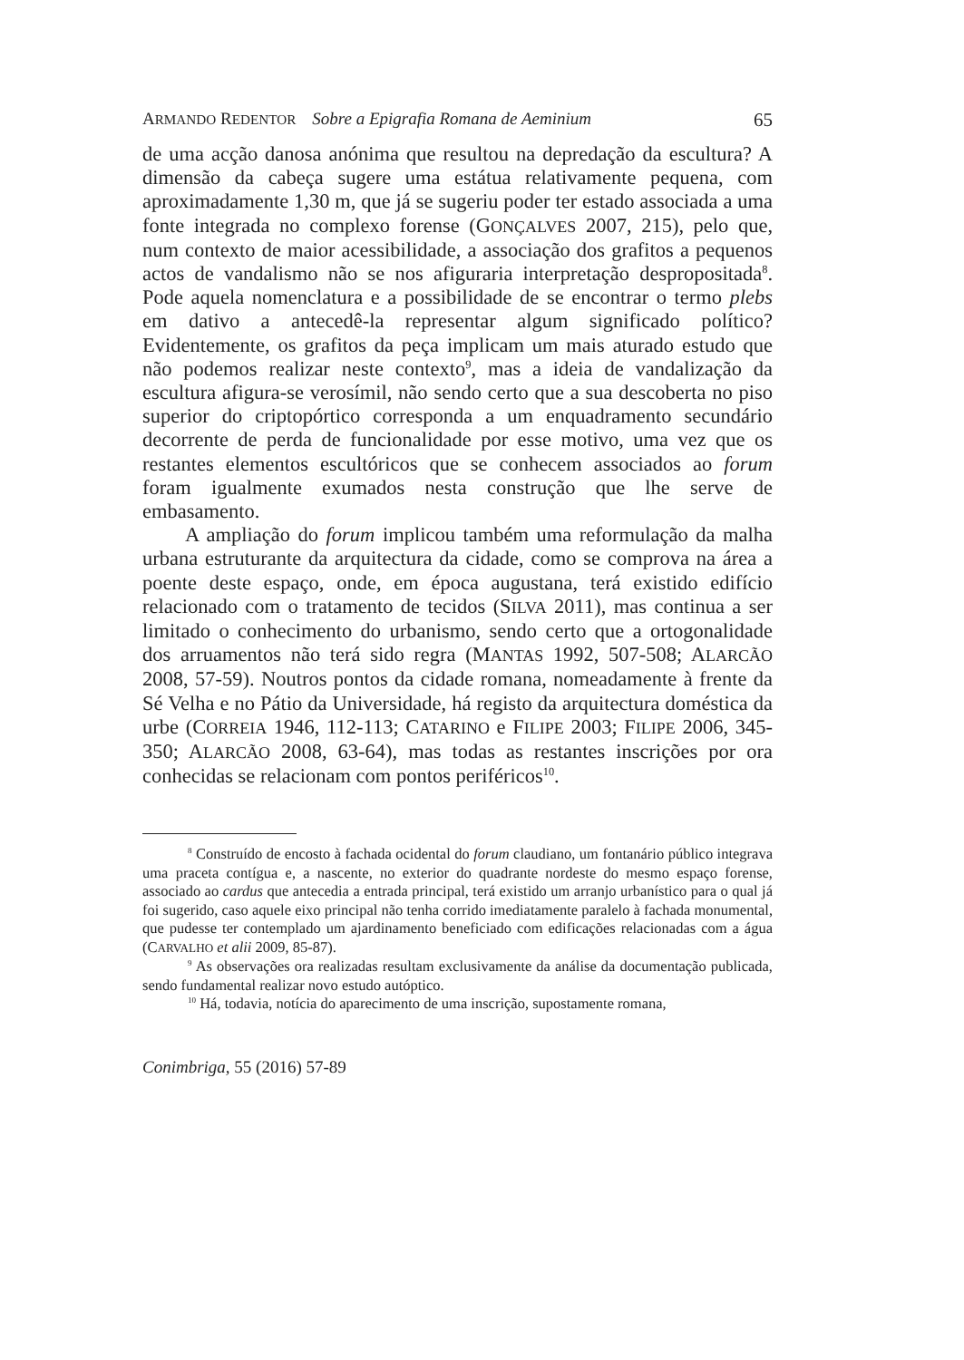ARMANDO REDENTOR Sobre a Epigrafia Romana de Aeminium 65
de uma acção danosa anónima que resultou na depredação da escultura? A dimensão da cabeça sugere uma estátua relativamente pequena, com aproximadamente 1,30 m, que já se sugeriu poder ter estado associada a uma fonte integrada no complexo forense (GONÇALVES 2007, 215), pelo que, num contexto de maior acessibilidade, a associação dos grafitos a pequenos actos de vandalismo não se nos afiguraria interpretação despropositada<sup>8</sup>. Pode aquela nomenclatura e a possibilidade de se encontrar o termo plebs em dativo a antecedê-la representar algum significado político? Evidentemente, os grafitos da peça implicam um mais aturado estudo que não podemos realizar neste contexto<sup>9</sup>, mas a ideia de vandalização da escultura afigura-se verosímil, não sendo certo que a sua descoberta no piso superior do criptopórtico corresponda a um enquadramento secundário decorrente de perda de funcionalidade por esse motivo, uma vez que os restantes elementos escultóricos que se conhecem associados ao forum foram igualmente exumados nesta construção que lhe serve de embasamento.
A ampliação do forum implicou também uma reformulação da malha urbana estruturante da arquitectura da cidade, como se comprova na área a poente deste espaço, onde, em época augustana, terá existido edifício relacionado com o tratamento de tecidos (SILVA 2011), mas continua a ser limitado o conhecimento do urbanismo, sendo certo que a ortogonalidade dos arruamentos não terá sido regra (MANTAS 1992, 507-508; ALARCÃO 2008, 57-59). Noutros pontos da cidade romana, nomeadamente à frente da Sé Velha e no Pátio da Universidade, há registo da arquitectura doméstica da urbe (CORREIA 1946, 112-113; CATARINO e FILIPE 2003; FILIPE 2006, 345-350; ALARCÃO 2008, 63-64), mas todas as restantes inscrições por ora conhecidas se relacionam com pontos periféricos<sup>10</sup>.
<sup>8</sup> Construído de encosto à fachada ocidental do forum claudiano, um fontanário público integrava uma praceta contígua e, a nascente, no exterior do quadrante nordeste do mesmo espaço forense, associado ao cardus que antecedia a entrada principal, terá existido um arranjo urbanístico para o qual já foi sugerido, caso aquele eixo principal não tenha corrido imediatamente paralelo à fachada monumental, que pudesse ter contemplado um ajardinamento beneficiado com edificações relacionadas com a água (CARVALHO et alii 2009, 85-87).
<sup>9</sup> As observações ora realizadas resultam exclusivamente da análise da documentação publicada, sendo fundamental realizar novo estudo autóptico.
<sup>10</sup> Há, todavia, notícia do aparecimento de uma inscrição, supostamente romana,
Conimbriga, 55 (2016) 57-89